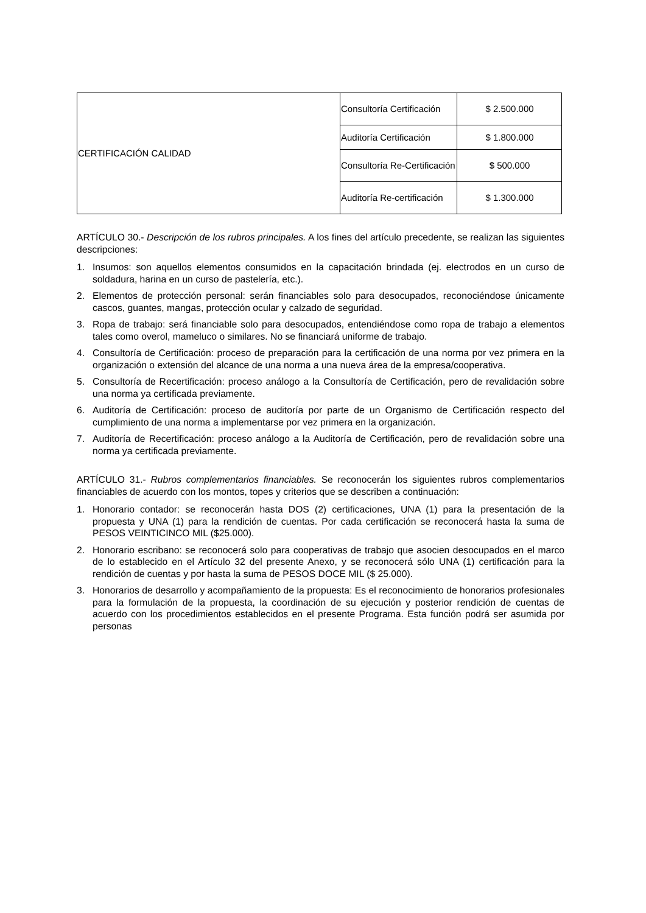| CERTIFICACIÓN CALIDAD | Consultoría Certificación | $ 2.500.000 |
| | Auditoría Certificación | $ 1.800.000 |
| | Consultoría Re-Certificación | $ 500.000 |
| | Auditoría Re-certificación | $ 1.300.000 |
ARTÍCULO 30.- Descripción de los rubros principales. A los fines del artículo precedente, se realizan las siguientes descripciones:
1. Insumos: son aquellos elementos consumidos en la capacitación brindada (ej. electrodos en un curso de soldadura, harina en un curso de pastelería, etc.).
2. Elementos de protección personal: serán financiables solo para desocupados, reconociéndose únicamente cascos, guantes, mangas, protección ocular y calzado de seguridad.
3. Ropa de trabajo: será financiable solo para desocupados, entendiéndose como ropa de trabajo a elementos tales como overol, mameluco o similares. No se financiará uniforme de trabajo.
4. Consultoría de Certificación: proceso de preparación para la certificación de una norma por vez primera en la organización o extensión del alcance de una norma a una nueva área de la empresa/cooperativa.
5. Consultoría de Recertificación: proceso análogo a la Consultoría de Certificación, pero de revalidación sobre una norma ya certificada previamente.
6. Auditoría de Certificación: proceso de auditoría por parte de un Organismo de Certificación respecto del cumplimiento de una norma a implementarse por vez primera en la organización.
7. Auditoría de Recertificación: proceso análogo a la Auditoría de Certificación, pero de revalidación sobre una norma ya certificada previamente.
ARTÍCULO 31.- Rubros complementarios financiables. Se reconocerán los siguientes rubros complementarios financiables de acuerdo con los montos, topes y criterios que se describen a continuación:
1. Honorario contador: se reconocerán hasta DOS (2) certificaciones, UNA (1) para la presentación de la propuesta y UNA (1) para la rendición de cuentas. Por cada certificación se reconocerá hasta la suma de PESOS VEINTICINCO MIL ($25.000).
2. Honorario escribano: se reconocerá solo para cooperativas de trabajo que asocien desocupados en el marco de lo establecido en el Artículo 32 del presente Anexo, y se reconocerá sólo UNA (1) certificación para la rendición de cuentas y por hasta la suma de PESOS DOCE MIL ($ 25.000).
3. Honorarios de desarrollo y acompañamiento de la propuesta: Es el reconocimiento de honorarios profesionales para la formulación de la propuesta, la coordinación de su ejecución y posterior rendición de cuentas de acuerdo con los procedimientos establecidos en el presente Programa. Esta función podrá ser asumida por personas